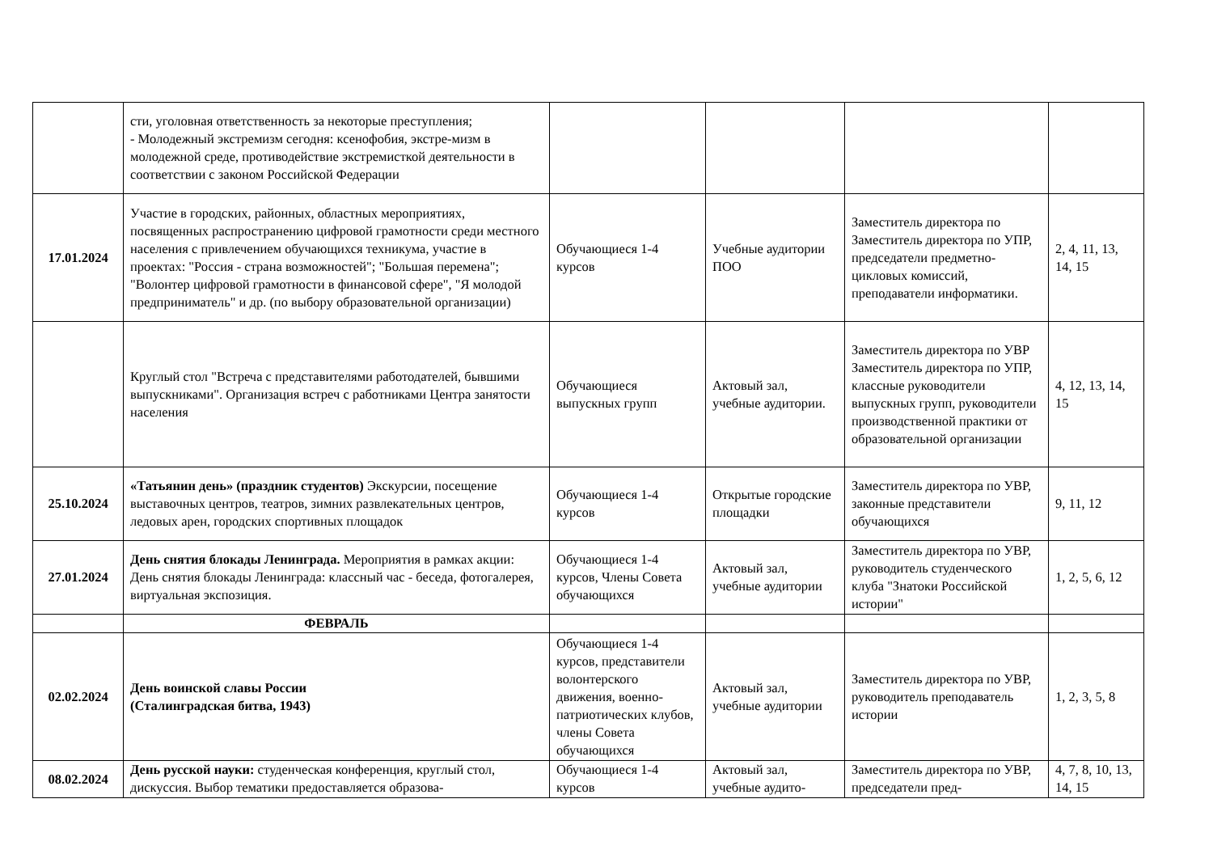| | сти, уголовная ответственность за некоторые преступления; - Молодежный экстремизм сегодня: ксенофобия, экстре-мизм в молодежной среде, противодействие экстремисткой деятельности в соответствии с законом Российской Федерации | | | | |
| 17.01.2024 | Участие в городских, районных, областных мероприятиях, посвященных распространению цифровой грамотности среди местного населения с привлечением обучающихся техникума, участие в проектах: "Россия - страна возможностей"; "Большая перемена"; "Волонтер цифровой грамотности в финансовой сфере", "Я молодой предприниматель" и др. (по выбору образовательной организации) | Обучающиеся 1-4 курсов | Учебные аудитории ПОО | Заместитель директора по Заместитель директора по УПР, председатели предметно-цикловых комиссий, преподаватели информатики. | 2, 4, 11, 13, 14, 15 |
| | Круглый стол "Встреча с представителями работодателей, бывшими выпускниками". Организация встреч с работниками Центра занятости населения | Обучающиеся выпускных групп | Актовый зал, учебные аудитории. | Заместитель директора по УВР Заместитель директора по УПР, классные руководители выпускных групп, руководители производственной практики от образовательной организации | 4, 12, 13, 14, 15 |
| 25.10.2024 | «Татьянин день» (праздник студентов) Экскурсии, посещение выставочных центров, театров, зимних развлекательных центров, ледовых арен, городских спортивных площадок | Обучающиеся 1-4 курсов | Открытые городские площадки | Заместитель директора по УВР, законные представители обучающихся | 9, 11, 12 |
| 27.01.2024 | День снятия блокады Ленинграда. Мероприятия в рамках акции: День снятия блокады Ленинграда: классный час - беседа, фотогалерея, виртуальная экспозиция. | Обучающиеся 1-4 курсов, Члены Совета обучающихся | Актовый зал, учебные аудитории | Заместитель директора по УВР, руководитель студенческого клуба "Знатоки Российской истории" | 1, 2, 5, 6, 12 |
| | ФЕВРАЛЬ | | | | |
| 02.02.2024 | День воинской славы России (Сталинградская битва, 1943) | Обучающиеся 1-4 курсов, представители волонтерского движения, военно-патриотических клубов, члены Совета обучающихся | Актовый зал, учебные аудитории | Заместитель директора по УВР, руководитель преподаватель истории | 1, 2, 3, 5, 8 |
| 08.02.2024 | День русской науки: студенческая конференция, круглый стол, дискуссия. Выбор тематики предоставляется образова- | Обучающиеся 1-4 курсов | Актовый зал, учебные аудито- | Заместитель директора по УВР, председатели пред- | 4, 7, 8, 10, 13, 14, 15 |